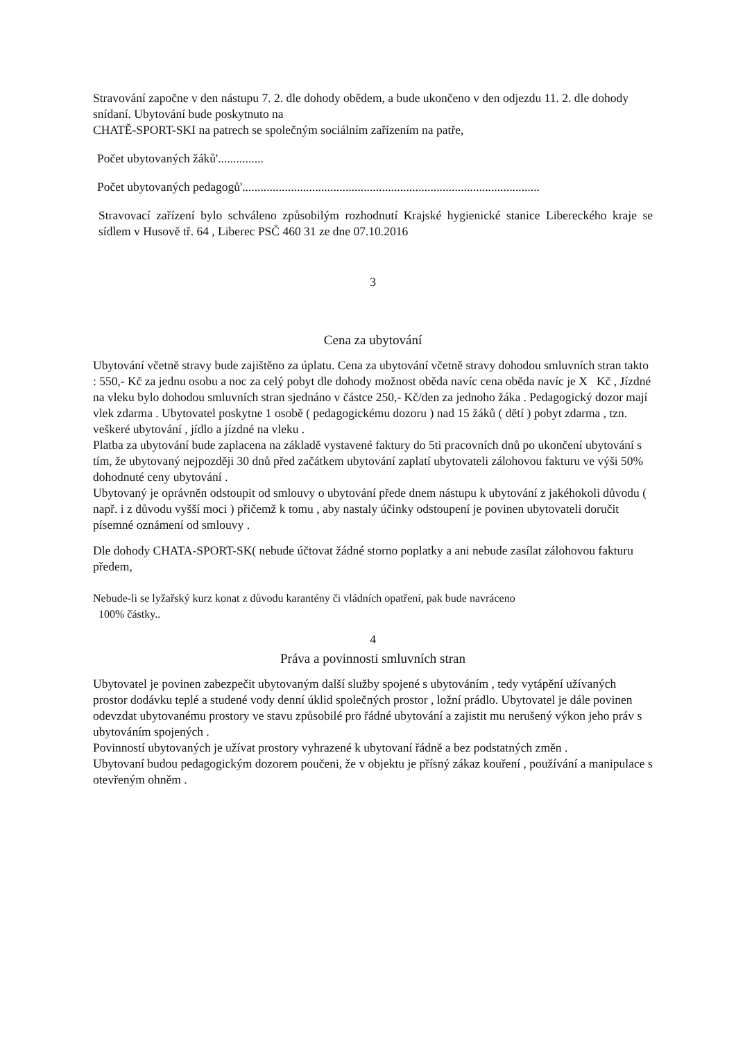Stravování započne v den nástupu 7. 2. dle dohody obědem, a bude ukončeno v den odjezdu 11. 2. dle dohody snídaní. Ubytování bude poskytnuto na
CHATĚ-SPORT-SKI na patrech se společným sociálním zařízením na patře,
Počet ubytovaných žáků'...............
Počet ubytovaných pedagogů'..................................................................................................
Stravovací zařízení bylo schváleno způsobilým rozhodnutí Krajské hygienické stanice Libereckého kraje se sídlem v Husově tř. 64 , Liberec PSČ 460 31 ze dne 07.10.2016
3
Cena za ubytování
Ubytování včetně stravy bude zajištěno za úplatu. Cena za ubytování včetně stravy dohodou smluvních stran takto : 550,- Kč za jednu osobu a noc za celý pobyt dle dohody možnost oběda navíc cena oběda navíc je X Kč , Jízdné na vleku bylo dohodou smluvních stran sjednáno v částce 250,- Kč/den za jednoho žáka . Pedagogický dozor mají vlek zdarma . Ubytovatel poskytne 1 osobě ( pedagogickému dozoru ) nad 15 žáků ( dětí ) pobyt zdarma , tzn. veškeré ubytování , jídlo a jízdné na vleku .
Platba za ubytování bude zaplacena na základě vystavené faktury do 5ti pracovních dnů po ukončení ubytování s tím, že ubytovaný nejpozději 30 dnů před začátkem ubytování zaplatí ubytovateli zálohovou fakturu ve výši 50% dohodnuté ceny ubytování .
Ubytovaný je oprávněn odstoupit od smlouvy o ubytování přede dnem nástupu k ubytování z jakéhokoli důvodu ( např. i z důvodu vyšší moci ) přičemž k tomu , aby nastaly účinky odstoupení je povinen ubytovateli doručit písemné oznámení od smlouvy .
Dle dohody CHATA-SPORT-SK( nebude účtovat žádné storno poplatky a ani nebude zasílat zálohovou fakturu předem,
Nebude-li se lyžařský kurz konat z důvodu karantény či vládních opatření, pak bude navráceno
100% částky..
4
Práva a povinnosti smluvních stran
Ubytovatel je povinen zabezpečit ubytovaným další služby spojené s ubytováním , tedy vytápění užívaných prostor dodávku teplé a studené vody denní úklid společných prostor , ložní prádlo. Ubytovatel je dále povinen odevzdat ubytovanému prostory ve stavu způsobilé pro řádné ubytování a zajistit mu nerušený výkon jeho práv s ubytováním spojených .
Povinností ubytovaných je užívat prostory vyhrazené k ubytovaní řádně a bez podstatných změn .
Ubytovaní budou pedagogickým dozorem poučeni, že v objektu je přísný zákaz kouření , používání a manipulace s otevřeným ohněm .